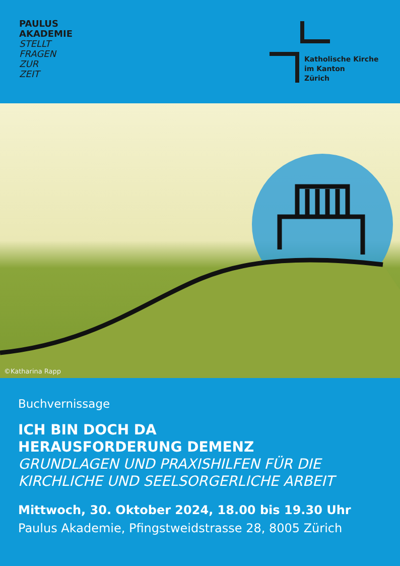PAULUS
AKADEMIE
STELLT
FRAGEN
ZUR
ZEIT
Katholische Kirche
im Kanton
Zürich
©Katharina Rapp
Buchvernissage
ICH BIN DOCH DA
HERAUSFORDERUNG DEMENZ
GRUNDLAGEN UND PRAXISHILFEN FÜR DIE KIRCHLICHE UND SEELSORGERLICHE ARBEIT
Mittwoch, 30. Oktober 2024, 18.00 bis 19.30 Uhr
Paulus Akademie, Pfingstweidstrasse 28, 8005 Zürich